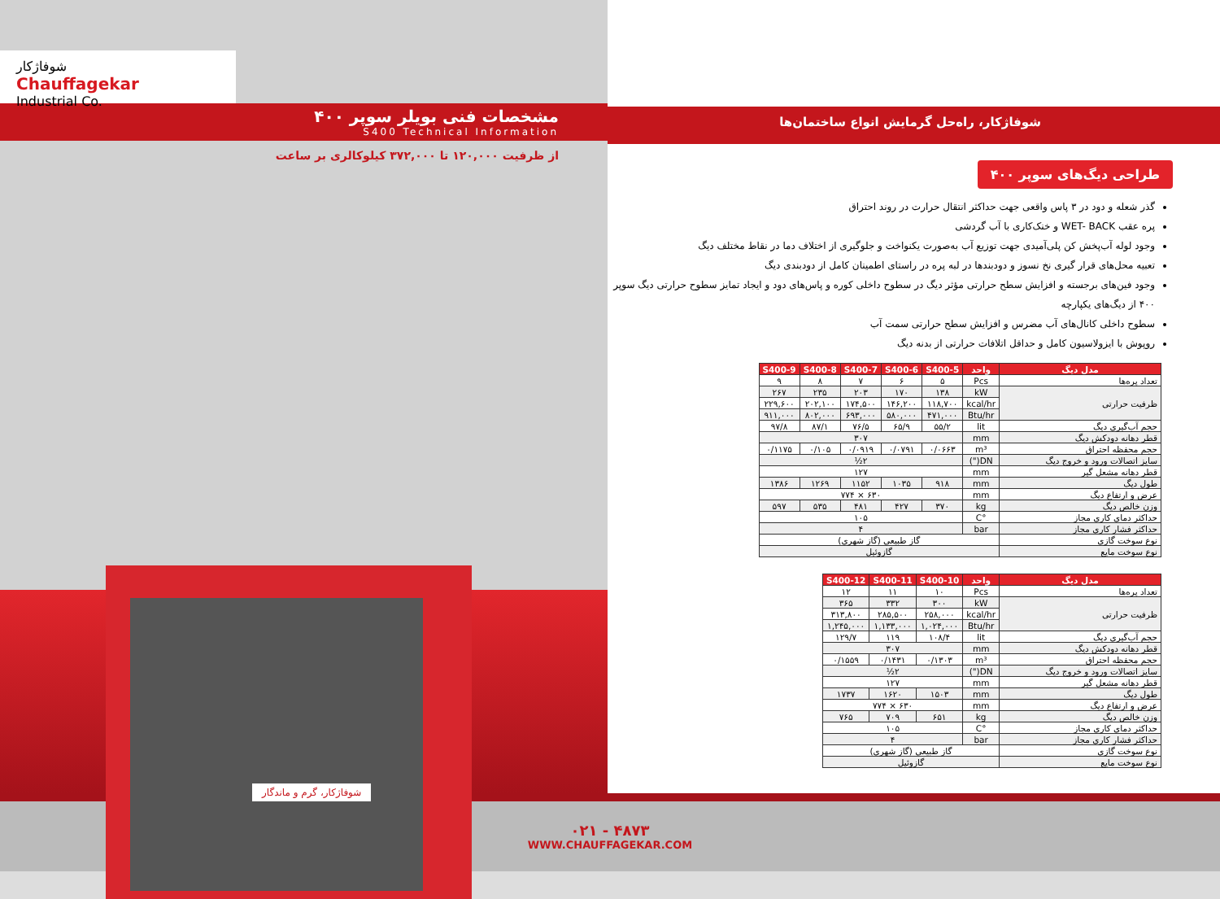شوفاژکار
Chauffagekar
Industrial Co.
مشخصات فنی بویلر سوپر ۴۰۰
S400 Technical Information
از ظرفیت ۱۲۰,۰۰۰ تا ۳۷۲,۰۰۰ کیلوکالری بر ساعت
شوفاژکار، گرم و ماندگار
شوفاژکار، راه‌حل گرمایش انواع ساختمان‌ها
طراحی دیگ‌های سوپر ۴۰۰
گذر شعله و دود در ۳ پاس واقعی جهت حداکثر انتقال حرارت در روند احتراق
پره عقب WET- BACK و خنک‌کاری با آب گردشی
وجود لوله آب‌پخش کن پلی‌آمیدی جهت توزیع آب به‌صورت یکنواخت و جلوگیری از اختلاف دما در نقاط مختلف دیگ
تعبیه محل‌های قرار گیری نخ نسوز و دودبندها در لبه پره در راستای اطمینان کامل از دودبندی دیگ
وجود فین‌های برجسته و افزایش سطح حرارتی مؤثر دیگ در سطوح داخلی کوره و پاس‌های دود و ایجاد تمایز سطوح حرارتی دیگ سوپر ۴۰۰ از دیگ‌های یکپارچه
سطوح داخلی کانال‌های آب مضرس و افزایش سطح حرارتی سمت آب
روپوش با ایزولاسیون کامل و حداقل اتلافات حرارتی از بدنه دیگ
| مدل دیگ | واحد | S400-5 | S400-6 | S400-7 | S400-8 | S400-9 |
| --- | --- | --- | --- | --- | --- | --- |
| تعداد پره‌ها | Pcs | ۵ | ۶ | ۷ | ۸ | ۹ |
| ظرفیت حرارتی | kW | ۱۳۸ | ۱۷۰ | ۲۰۳ | ۲۳۵ | ۲۶۷ |
| | kcal/hr | ۱۱۸,۷۰۰ | ۱۴۶,۲۰۰ | ۱۷۴,۵۰۰ | ۲۰۲,۱۰۰ | ۲۲۹,۶۰۰ |
| | Btu/hr | ۴۷۱,۰۰۰ | ۵۸۰,۰۰۰ | ۶۹۳,۰۰۰ | ۸۰۲,۰۰۰ | ۹۱۱,۰۰۰ |
| حجم آب‌گیری دیگ | lit | ۵۵/۲ | ۶۵/۹ | ۷۶/۵ | ۸۷/۱ | ۹۷/۸ |
| قطر دهانه دودکش دیگ | mm | ۳۰۷ | | | | |
| حجم محفظه احتراق | m³ | ۰/۰۶۶۳ | ۰/۰۷۹۱ | ۰/۰۹۱۹ | ۰/۱۰۵ | ۰/۱۱۷۵ |
| سایز اتصالات ورود و خروج دیگ | DN(") | ۲½ | | | | |
| قطر دهانه مشعل گیر | mm | ۱۲۷ | | | | |
| طول دیگ | mm | ۹۱۸ | ۱۰۳۵ | ۱۱۵۲ | ۱۲۶۹ | ۱۳۸۶ |
| عرض و ارتفاع دیگ | mm | ۶۳۰ × ۷۷۴ | | | | |
| وزن خالص دیگ | kg | ۳۷۰ | ۴۲۷ | ۴۸۱ | ۵۳۵ | ۵۹۷ |
| حداکثر دمای کاری مجاز | °C | ۱۰۵ | | | | |
| حداکثر فشار کاری مجاز | bar | ۴ | | | | |
| نوع سوخت گازی | گاز طبیعی (گاز شهری) | | | | | |
| نوع سوخت مایع | گازوئیل | | | | | |
| مدل دیگ | واحد | S400-10 | S400-11 | S400-12 |
| --- | --- | --- | --- | --- |
| تعداد پره‌ها | Pcs | ۱۰ | ۱۱ | ۱۲ |
| ظرفیت حرارتی | kW | ۳۰۰ | ۳۳۲ | ۳۶۵ |
| | kcal/hr | ۲۵۸,۰۰۰ | ۲۸۵,۵۰۰ | ۳۱۳,۸۰۰ |
| | Btu/hr | ۱,۰۲۴,۰۰۰ | ۱,۱۳۳,۰۰۰ | ۱,۲۴۵,۰۰۰ |
| حجم آب‌گیری دیگ | lit | ۱۰۸/۴ | ۱۱۹ | ۱۲۹/۷ |
| قطر دهانه دودکش دیگ | mm | ۳۰۷ | | |
| حجم محفظه احتراق | m³ | ۰/۱۳۰۳ | ۰/۱۴۳۱ | ۰/۱۵۵۹ |
| سایز اتصالات ورود و خروج دیگ | DN(") | ۲½ | | |
| قطر دهانه مشعل گیر | mm | ۱۲۷ | | |
| طول دیگ | mm | ۱۵۰۳ | ۱۶۲۰ | ۱۷۳۷ |
| عرض و ارتفاع دیگ | mm | ۶۳۰ × ۷۷۴ | | |
| وزن خالص دیگ | kg | ۶۵۱ | ۷۰۹ | ۷۶۵ |
| حداکثر دمای کاری مجاز | °C | ۱۰۵ | | |
| حداکثر فشار کاری مجاز | bar | ۴ | | |
| نوع سوخت گازی | گاز طبیعی (گاز شهری) | | | |
| نوع سوخت مایع | گازوئیل | | | |
۰۲۱ - ۴۸۷۳
WWW.CHAUFFAGEKAR.COM